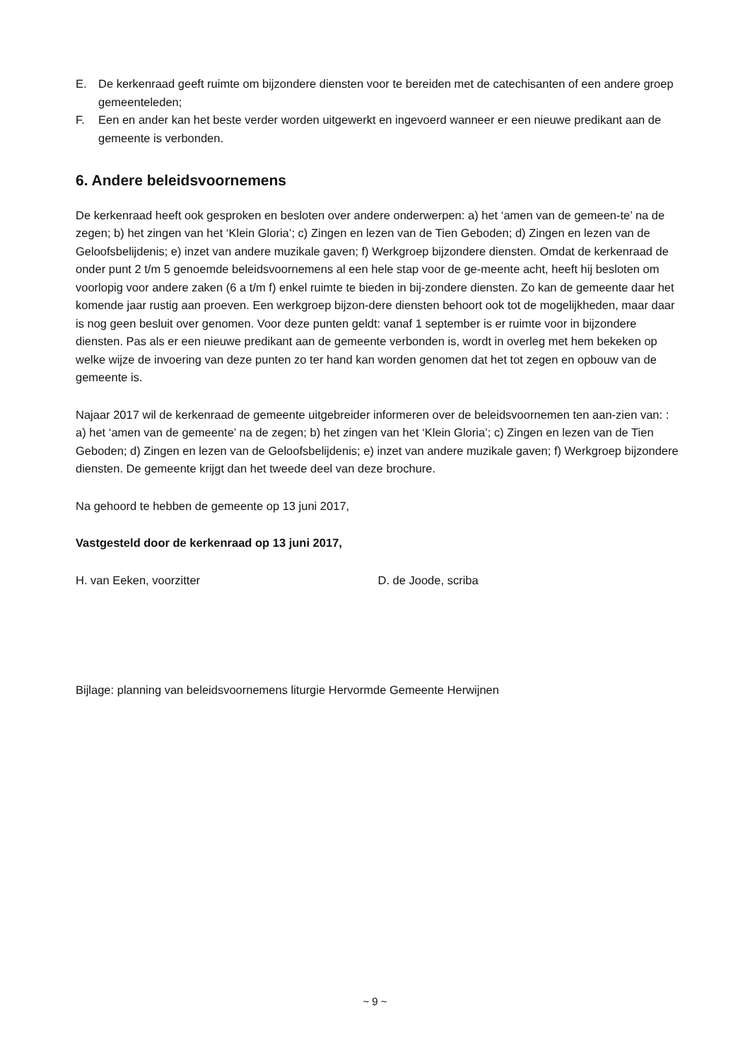E. De kerkenraad geeft ruimte om bijzondere diensten voor te bereiden met de catechisanten of een andere groep gemeenteleden;
F. Een en ander kan het beste verder worden uitgewerkt en ingevoerd wanneer er een nieuwe predikant aan de gemeente is verbonden.
6. Andere beleidsvoornemens
De kerkenraad heeft ook gesproken en besloten over andere onderwerpen: a) het ‘amen van de gemeen-te’ na de zegen; b) het zingen van het ‘Klein Gloria’; c) Zingen en lezen van de Tien Geboden; d) Zingen en lezen van de Geloofsbelijdenis; e) inzet van andere muzikale gaven; f) Werkgroep bijzondere diensten. Omdat de kerkenraad de onder punt 2 t/m 5 genoemde beleidsvoornemens al een hele stap voor de ge-meente acht, heeft hij besloten om voorlopig voor andere zaken (6 a t/m f) enkel ruimte te bieden in bij-zondere diensten. Zo kan de gemeente daar het komende jaar rustig aan proeven. Een werkgroep bijzon-dere diensten behoort ook tot de mogelijkheden, maar daar is nog geen besluit over genomen. Voor deze punten geldt: vanaf 1 september is er ruimte voor in bijzondere diensten. Pas als er een nieuwe predikant aan de gemeente verbonden is, wordt in overleg met hem bekeken op welke wijze de invoering van deze punten zo ter hand kan worden genomen dat het tot zegen en opbouw van de gemeente is.
Najaar 2017 wil de kerkenraad de gemeente uitgebreider informeren over de beleidsvoornemen ten aan-zien van: : a) het ‘amen van de gemeente’ na de zegen; b) het zingen van het ‘Klein Gloria’; c) Zingen en lezen van de Tien Geboden; d) Zingen en lezen van de Geloofsbelijdenis; e) inzet van andere muzikale gaven; f) Werkgroep bijzondere diensten. De gemeente krijgt dan het tweede deel van deze brochure.
Na gehoord te hebben de gemeente op 13 juni 2017,
Vastgesteld door de kerkenraad op 13 juni 2017,
H. van Eeken, voorzitter D. de Joode, scriba
Bijlage: planning van beleidsvoornemens liturgie Hervormde Gemeente Herwijnen
~ 9 ~